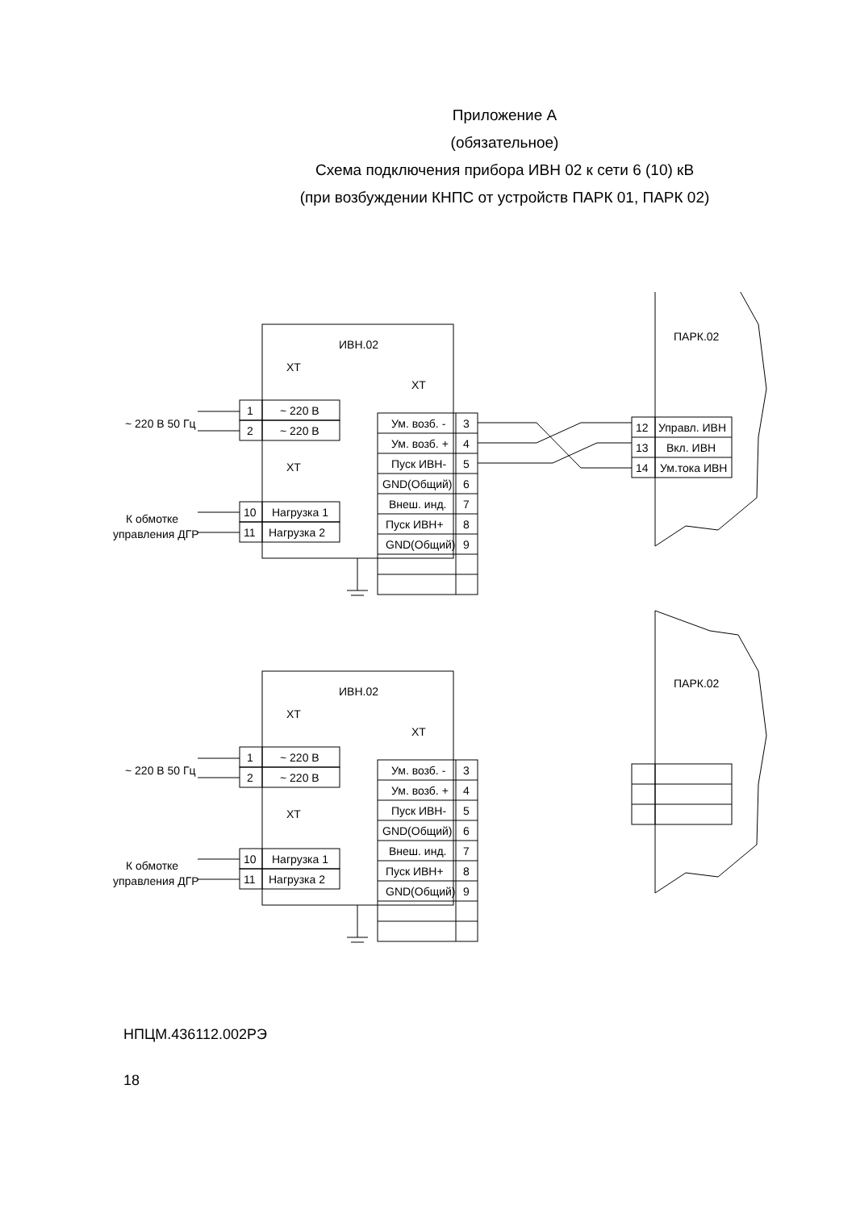Приложение А
(обязательное)
Схема подключения прибора ИВН 02 к сети 6 (10) кВ
(при возбуждении КНПС от устройств ПАРК 01, ПАРК 02)
ИВН.02
ХТ
ХТ
1
~ 220 В
2
~ 220 В
~ 220 В 50 Гц
ХТ
10
Нагрузка 1
11
Нагрузка 2
К обмотке
управления ДГР
Ум. возб. -
3
Ум. возб. +
4
Пуск ИВН-
5
GND(Общий)
6
Внеш. инд.
7
Пуск ИВН+
8
GND(Общий)
9
ПАРК.02
12
Управл. ИВН
13
Вкл. ИВН
14
Ум.тока ИВН
НПЦМ.436112.002РЭ
18